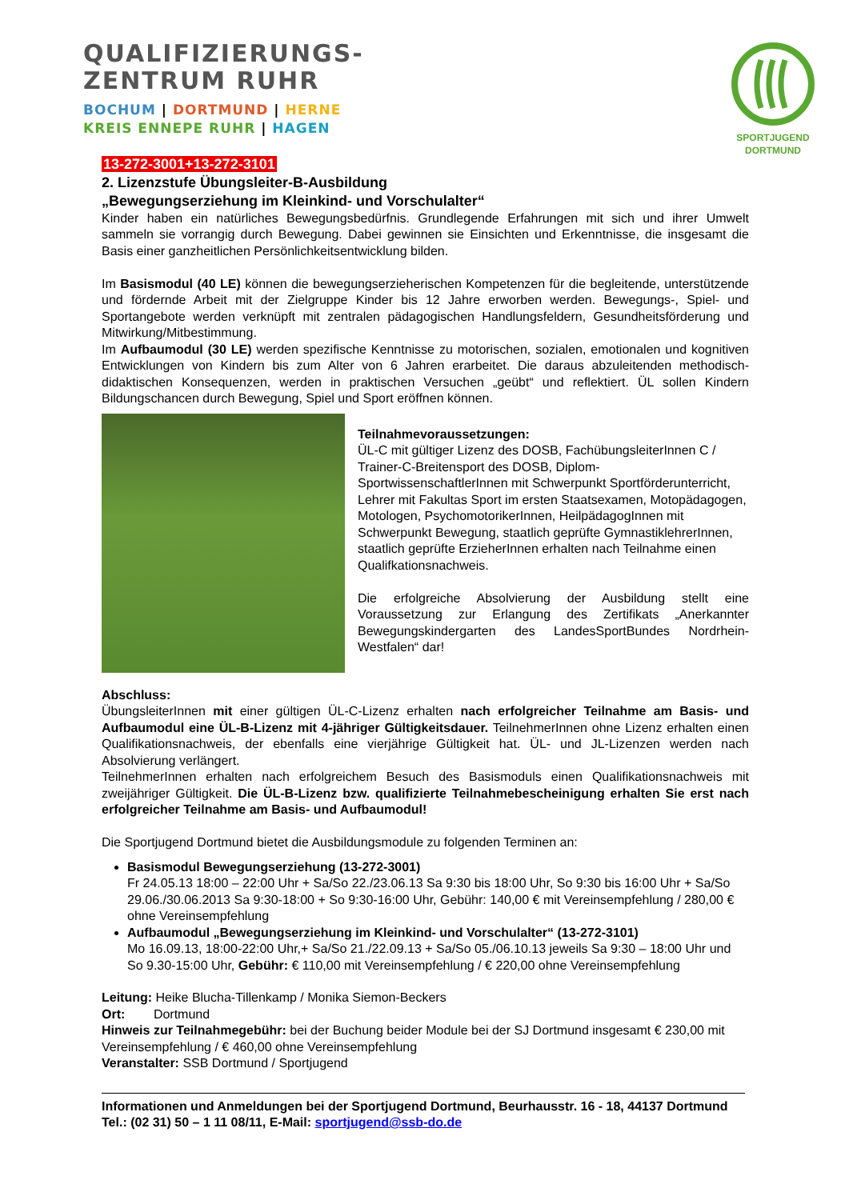QUALIFIZIERUNGS-
ZENTRUM RUHR
BOCHUM | DORTMUND | HERNE
KREIS ENNEPE RUHR | HAGEN
SPORTJUGEND
DORTMUND
13-272-3001+13-272-3101
2. Lizenzstufe Übungsleiter-B-Ausbildung
„Bewegungserziehung im Kleinkind- und Vorschulalter“
Kinder haben ein natürliches Bewegungsbedürfnis. Grundlegende Erfahrungen mit sich und ihrer Umwelt sammeln sie vorrangig durch Bewegung. Dabei gewinnen sie Einsichten und Erkenntnisse, die insgesamt die Basis einer ganzheitlichen Persönlichkeitsentwicklung bilden.
Im Basismodul (40 LE) können die bewegungserzieherischen Kompetenzen für die begleitende, unterstützende und fördernde Arbeit mit der Zielgruppe Kinder bis 12 Jahre erworben werden. Bewegungs-, Spiel- und Sportangebote werden verknüpft mit zentralen pädagogischen Handlungsfeldern, Gesundheitsförderung und Mitwirkung/Mitbestimmung.
Im Aufbaumodul (30 LE) werden spezifische Kenntnisse zu motorischen, sozialen, emotionalen und kognitiven Entwicklungen von Kindern bis zum Alter von 6 Jahren erarbeitet. Die daraus abzuleitenden methodisch-didaktischen Konsequenzen, werden in praktischen Versuchen „geübt“ und reflektiert. ÜL sollen Kindern Bildungschancen durch Bewegung, Spiel und Sport eröffnen können.
Teilnahmevoraussetzungen:
ÜL-C mit gültiger Lizenz des DOSB, FachübungsleiterInnen C / Trainer-C-Breitensport des DOSB, Diplom-SportwissenschaftlerInnen mit Schwerpunkt Sportförderunterricht, Lehrer mit Fakultas Sport im ersten Staatsexamen, Motopädagogen, Motologen, PsychomotorikerInnen, HeilpädagogInnen mit Schwerpunkt Bewegung, staatlich geprüfte GymnastiklehrerInnen, staatlich geprüfte ErzieherInnen erhalten nach Teilnahme einen Qualifkationsnachweis.
Die erfolgreiche Absolvierung der Ausbildung stellt eine Voraussetzung zur Erlangung des Zertifikats „Anerkannter Bewegungskindergarten des LandesSportBundes Nordrhein-Westfalen“ dar!
Abschluss:
ÜbungsleiterInnen mit einer gültigen ÜL-C-Lizenz erhalten nach erfolgreicher Teilnahme am Basis- und Aufbaumodul eine ÜL-B-Lizenz mit 4-jähriger Gültigkeitsdauer. TeilnehmerInnen ohne Lizenz erhalten einen Qualifikationsnachweis, der ebenfalls eine vierjährige Gültigkeit hat. ÜL- und JL-Lizenzen werden nach Absolvierung verlängert.
TeilnehmerInnen erhalten nach erfolgreichem Besuch des Basismoduls einen Qualifikationsnachweis mit zweijähriger Gültigkeit. Die ÜL-B-Lizenz bzw. qualifizierte Teilnahmebescheinigung erhalten Sie erst nach erfolgreicher Teilnahme am Basis- und Aufbaumodul!
Die Sportjugend Dortmund bietet die Ausbildungsmodule zu folgenden Terminen an:
Basismodul Bewegungserziehung (13-272-3001)
Fr 24.05.13 18:00 – 22:00 Uhr + Sa/So 22./23.06.13 Sa 9:30 bis 18:00 Uhr, So 9:30 bis 16:00 Uhr + Sa/So 29.06./30.06.2013 Sa 9:30-18:00 + So 9:30-16:00 Uhr, Gebühr: 140,00 € mit Vereinsempfehlung / 280,00 € ohne Vereinsempfehlung
Aufbaumodul „Bewegungserziehung im Kleinkind- und Vorschulalter“ (13-272-3101)
Mo 16.09.13, 18:00-22:00 Uhr,+ Sa/So 21./22.09.13 + Sa/So 05./06.10.13 jeweils Sa 9:30 – 18:00 Uhr und So 9.30-15:00 Uhr, Gebühr: € 110,00 mit Vereinsempfehlung / € 220,00 ohne Vereinsempfehlung
Leitung: Heike Blucha-Tillenkamp / Monika Siemon-Beckers
Ort: Dortmund
Hinweis zur Teilnahmegebühr: bei der Buchung beider Module bei der SJ Dortmund insgesamt € 230,00 mit Vereinsempfehlung / € 460,00 ohne Vereinsempfehlung
Veranstalter: SSB Dortmund / Sportjugend
Informationen und Anmeldungen bei der Sportjugend Dortmund, Beurhausstr. 16 - 18, 44137 Dortmund Tel.: (02 31) 50 – 1 11 08/11, E-Mail: sportjugend@ssb-do.de